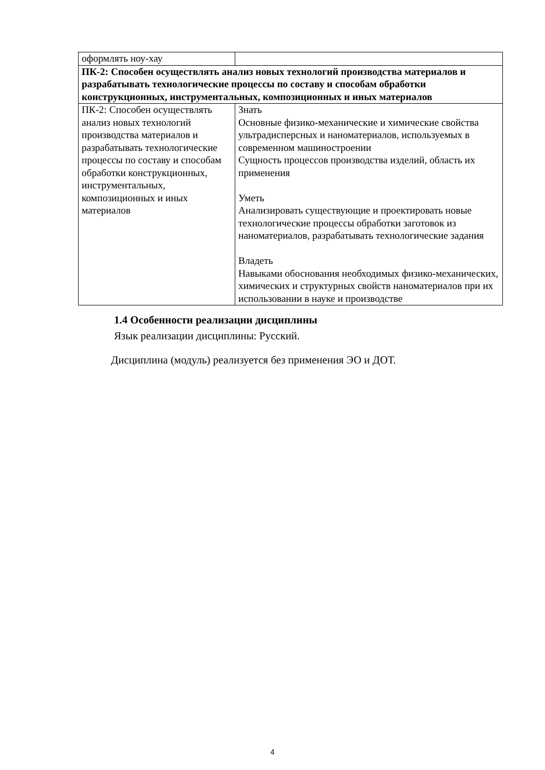| оформлять ноу-хау | |
| ПК-2: Способен осуществлять анализ новых технологий производства материалов и разрабатывать технологические процессы по составу и способам обработки конструкционных, инструментальных, композиционных и иных материалов | |
| ПК-2: Способен осуществлять анализ новых технологий производства материалов и разрабатывать технологические процессы по составу и способам обработки конструкционных, инструментальных, композиционных и иных материалов | Знать Основные физико-механические и химические свойства ультрадисперсных и наноматериалов, используемых в современном машиностроении Сущность процессов производства изделий, область их применения Уметь Анализировать существующие и проектировать новые технологические процессы обработки заготовок из наноматериалов, разрабатывать технологические задания Владеть Навыками обоснования необходимых физико-механических, химических и структурных свойств наноматериалов при их использовании в науке и производстве |
1.4 Особенности реализации дисциплины
Язык реализации дисциплины: Русский.
Дисциплина (модуль) реализуется без применения ЭО и ДОТ.
4